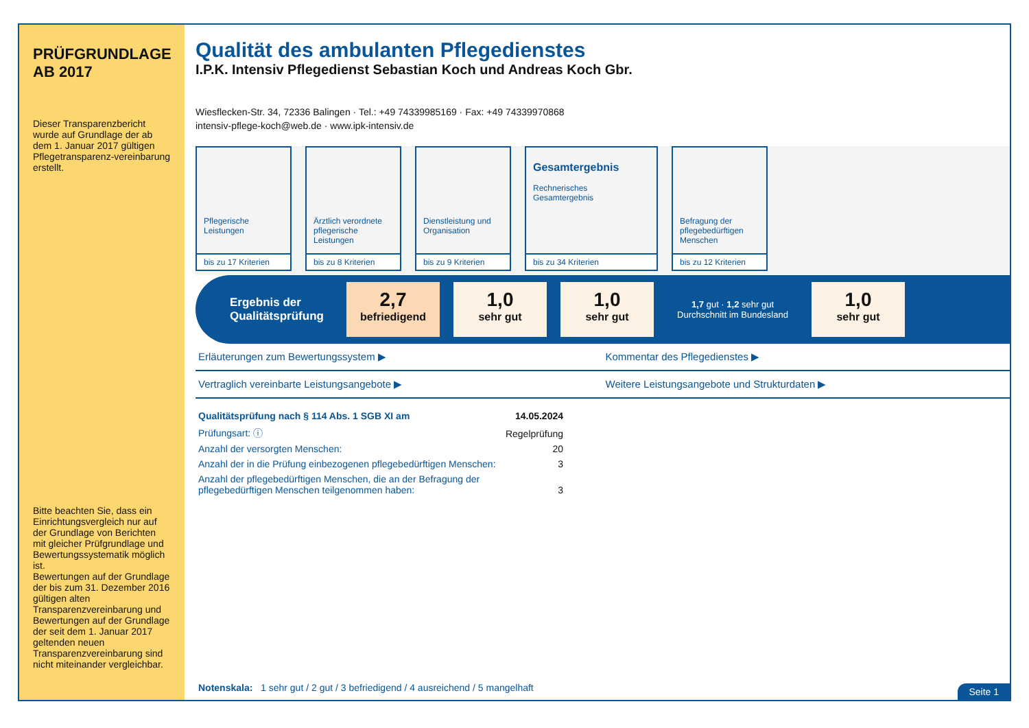PRÜFGRUNDLAGE AB 2017
Dieser Transparenzbericht wurde auf Grundlage der ab dem 1. Januar 2017 gültigen Pflegetransparenz-vereinbarung erstellt.
Bitte beachten Sie, dass ein Einrichtungsvergleich nur auf der Grundlage von Berichten mit gleicher Prüfgrundlage und Bewertungssystematik möglich ist.
Bewertungen auf der Grundlage der bis zum 31. Dezember 2016 gültigen alten Transparenzvereinbarung und Bewertungen auf der Grundlage der seit dem 1. Januar 2017 geltenden neuen Transparenzvereinbarung sind nicht miteinander vergleichbar.
Qualität des ambulanten Pflegedienstes
I.P.K. Intensiv Pflegedienst Sebastian Koch und Andreas Koch Gbr.
Wiesflecken-Str. 34, 72336 Balingen · Tel.: +49 74339985169 · Fax: +49 74339970868
intensiv-pflege-koch@web.de · www.ipk-intensiv.de
Pflegerische Leistungen
bis zu 17 Kriterien
Ärztlich verordnete pflegerische Leistungen
bis zu 8 Kriterien
Dienstleistung und Organisation
bis zu 9 Kriterien
Gesamtergebnis
Rechnerisches Gesamtergebnis
bis zu 34 Kriterien
Befragung der pflegebedürftigen Menschen
bis zu 12 Kriterien
Ergebnis der Qualitätsprüfung
2,7
befriedigend
1,0
sehr gut
1,0
sehr gut
1,7 gut · 1,2 sehr gut
Durchschnitt im Bundesland
1,0
sehr gut
Erläuterungen zum Bewertungssystem ▶
Kommentar des Pflegedienstes ▶
Vertraglich vereinbarte Leistungsangebote ▶
Weitere Leistungsangebote und Strukturdaten ▶
| Qualitätsprüfung nach § 114 Abs. 1 SGB XI am | 14.05.2024 |
| Prüfungsart: ⓘ | Regelprüfung |
| Anzahl der versorgten Menschen: | 20 |
| Anzahl der in die Prüfung einbezogenen pflegebedürftigen Menschen: | 3 |
| Anzahl der pflegebedürftigen Menschen, die an der Befragung der pflegebedürftigen Menschen teilgenommen haben: | 3 |
Notenskala: 1 sehr gut / 2 gut / 3 befriedigend / 4 ausreichend / 5 mangelhaft
Seite 1